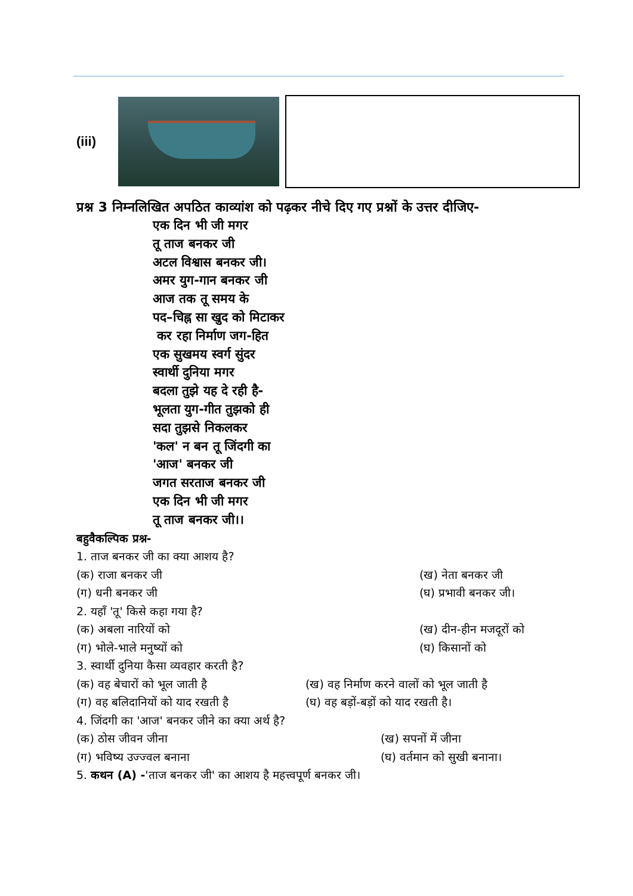(iii)
प्रश्न 3 निम्नलिखित अपठित काव्यांश को पढ़कर नीचे दिए गए प्रश्नों के उत्तर दीजिए-
एक दिन भी जी मगर
तू ताज बनकर जी
अटल विश्वास बनकर जी।
अमर युग-गान बनकर जी
आज तक तू समय के
पद–चिह्न सा खुद को मिटाकर
कर रहा निर्माण जग-हित
एक सुखमय स्वर्ग सुंदर
स्वार्थी दुनिया मगर
बदला तुझे यह दे रही है-
भूलता युग-गीत तुझको ही
सदा तुझसे निकलकर
'कल' न बन तू जिंदगी का
'आज' बनकर जी
जगत सरताज बनकर जी
एक दिन भी जी मगर
तू ताज बनकर जी।।
बहुवैकल्पिक प्रश्न-
1. ताज बनकर जी का क्या आशय है?
(क) राजा बनकर जी (ख) नेता बनकर जी
(ग) धनी बनकर जी (घ) प्रभावी बनकर जी।
2. यहाँ 'तू' किसे कहा गया है?
(क) अबला नारियों को (ख) दीन-हीन मजदूरों को
(ग) भोले-भाले मनुष्यों को (घ) किसानों को
3. स्वार्थी दुनिया कैसा व्यवहार करती है?
(क) वह बेचारों को भूल जाती है (ख) वह निर्माण करने वालों को भूल जाती है
(ग) वह बलिदानियों को याद रखती है (घ) वह बड़ों-बड़ों को याद रखती है।
4. जिंदगी का 'आज' बनकर जीने का क्या अर्थ है?
(क) ठोस जीवन जीना (ख) सपनों में जीना
(ग) भविष्य उज्ज्वल बनाना (घ) वर्तमान को सुखी बनाना।
5. कथन (A) -'ताज बनकर जी' का आशय है महत्त्वपूर्ण बनकर जी।